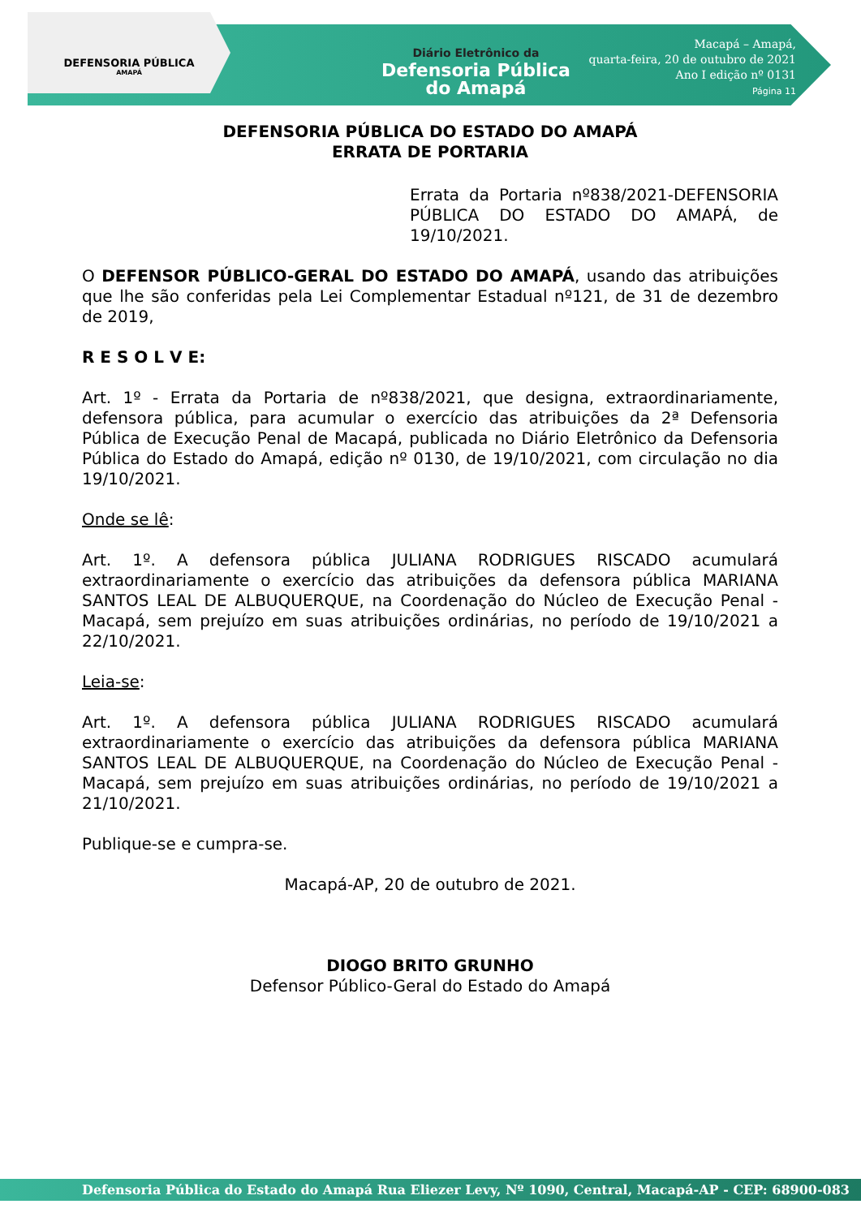DEFENSORIA PÚBLICA
AMAPÁ
Diário Eletrônico da
Defensoria Pública
do Amapá
Macapá – Amapá,
quarta-feira, 20 de outubro de 2021
Ano I edição nº 0131
Página 11
DEFENSORIA PÚBLICA DO ESTADO DO AMAPÁ
ERRATA DE PORTARIA
Errata da Portaria nº838/2021-DEFENSORIA PÚBLICA DO ESTADO DO AMAPÁ, de 19/10/2021.
O DEFENSOR PÚBLICO-GERAL DO ESTADO DO AMAPÁ, usando das atribuições que lhe são conferidas pela Lei Complementar Estadual nº121, de 31 de dezembro de 2019,
R E S O L V E:
Art. 1º - Errata da Portaria de nº838/2021, que designa, extraordinariamente, defensora pública, para acumular o exercício das atribuições da 2ª Defensoria Pública de Execução Penal de Macapá, publicada no Diário Eletrônico da Defensoria Pública do Estado do Amapá, edição nº 0130, de 19/10/2021, com circulação no dia 19/10/2021.
Onde se lê:
Art. 1º. A defensora pública JULIANA RODRIGUES RISCADO acumulará extraordinariamente o exercício das atribuições da defensora pública MARIANA SANTOS LEAL DE ALBUQUERQUE, na Coordenação do Núcleo de Execução Penal - Macapá, sem prejuízo em suas atribuições ordinárias, no período de 19/10/2021 a 22/10/2021.
Leia-se:
Art. 1º. A defensora pública JULIANA RODRIGUES RISCADO acumulará extraordinariamente o exercício das atribuições da defensora pública MARIANA SANTOS LEAL DE ALBUQUERQUE, na Coordenação do Núcleo de Execução Penal - Macapá, sem prejuízo em suas atribuições ordinárias, no período de 19/10/2021 a 21/10/2021.
Publique-se e cumpra-se.
Macapá-AP, 20 de outubro de 2021.
DIOGO BRITO GRUNHO
Defensor Público-Geral do Estado do Amapá
Defensoria Pública do Estado do Amapá Rua Eliezer Levy, Nº 1090, Central, Macapá-AP - CEP: 68900-083